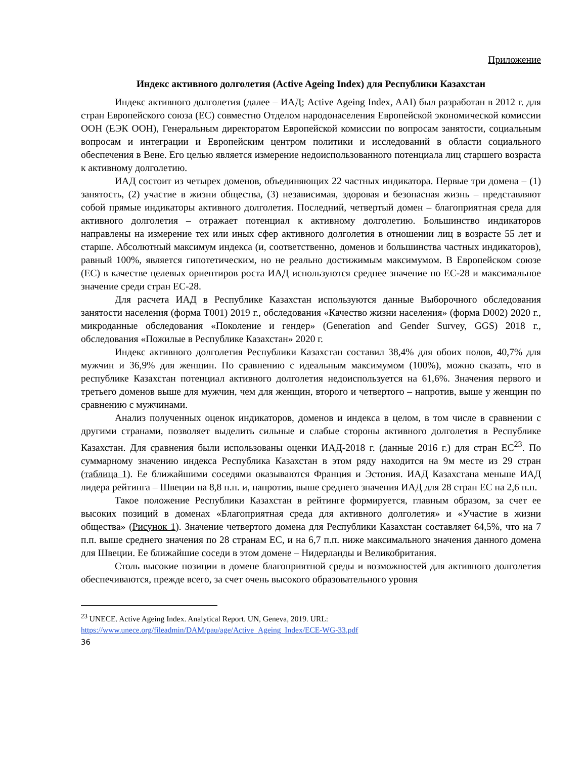Приложение
Индекс активного долголетия (Active Ageing Index) для Республики Казахстан
Индекс активного долголетия (далее – ИАД; Active Ageing Index, AAI) был разработан в 2012 г. для стран Европейского союза (ЕС) совместно Отделом народонаселения Европейской экономической комиссии ООН (ЕЭК ООН), Генеральным директоратом Европейской комиссии по вопросам занятости, социальным вопросам и интеграции и Европейским центром политики и исследований в области социального обеспечения в Вене. Его целью является измерение недоиспользованного потенциала лиц старшего возраста к активному долголетию.
ИАД состоит из четырех доменов, объединяющих 22 частных индикатора. Первые три домена – (1) занятость, (2) участие в жизни общества, (3) независимая, здоровая и безопасная жизнь – представляют собой прямые индикаторы активного долголетия. Последний, четвертый домен – благоприятная среда для активного долголетия – отражает потенциал к активному долголетию. Большинство индикаторов направлены на измерение тех или иных сфер активного долголетия в отношении лиц в возрасте 55 лет и старше. Абсолютный максимум индекса (и, соответственно, доменов и большинства частных индикаторов), равный 100%, является гипотетическим, но не реально достижимым максимумом. В Европейском союзе (ЕС) в качестве целевых ориентиров роста ИАД используются среднее значение по ЕС-28 и максимальное значение среди стран ЕС-28.
Для расчета ИАД в Республике Казахстан используются данные Выборочного обследования занятости населения (форма T001) 2019 г., обследования «Качество жизни населения» (форма D002) 2020 г., микроданные обследования «Поколение и гендер» (Generation and Gender Survey, GGS) 2018 г., обследования «Пожилые в Республике Казахстан» 2020 г.
Индекс активного долголетия Республики Казахстан составил 38,4% для обоих полов, 40,7% для мужчин и 36,9% для женщин. По сравнению с идеальным максимумом (100%), можно сказать, что в республике Казахстан потенциал активного долголетия недоиспользуется на 61,6%. Значения первого и третьего доменов выше для мужчин, чем для женщин, второго и четвертого – напротив, выше у женщин по сравнению с мужчинами.
Анализ полученных оценок индикаторов, доменов и индекса в целом, в том числе в сравнении с другими странами, позволяет выделить сильные и слабые стороны активного долголетия в Республике Казахстан. Для сравнения были использованы оценки ИАД-2018 г. (данные 2016 г.) для стран ЕС<sup>23</sup>. По суммарному значению индекса Республика Казахстан в этом ряду находится на 9м месте из 29 стран (таблица 1). Ее ближайшими соседями оказываются Франция и Эстония. ИАД Казахстана меньше ИАД лидера рейтинга – Швеции на 8,8 п.п. и, напротив, выше среднего значения ИАД для 28 стран ЕС на 2,6 п.п.
Такое положение Республики Казахстан в рейтинге формируется, главным образом, за счет ее высоких позиций в доменах «Благоприятная среда для активного долголетия» и «Участие в жизни общества» (Рисунок 1). Значение четвертого домена для Республики Казахстан составляет 64,5%, что на 7 п.п. выше среднего значения по 28 странам ЕС, и на 6,7 п.п. ниже максимального значения данного домена для Швеции. Ее ближайшие соседи в этом домене – Нидерланды и Великобритания.
Столь высокие позиции в домене благоприятной среды и возможностей для активного долголетия обеспечиваются, прежде всего, за счет очень высокого образовательного уровня
<sup>23</sup> UNECE. Active Ageing Index. Analytical Report. UN, Geneva, 2019. URL:
https://www.unece.org/fileadmin/DAM/pau/age/Active_Ageing_Index/ECE-WG-33.pdf
36